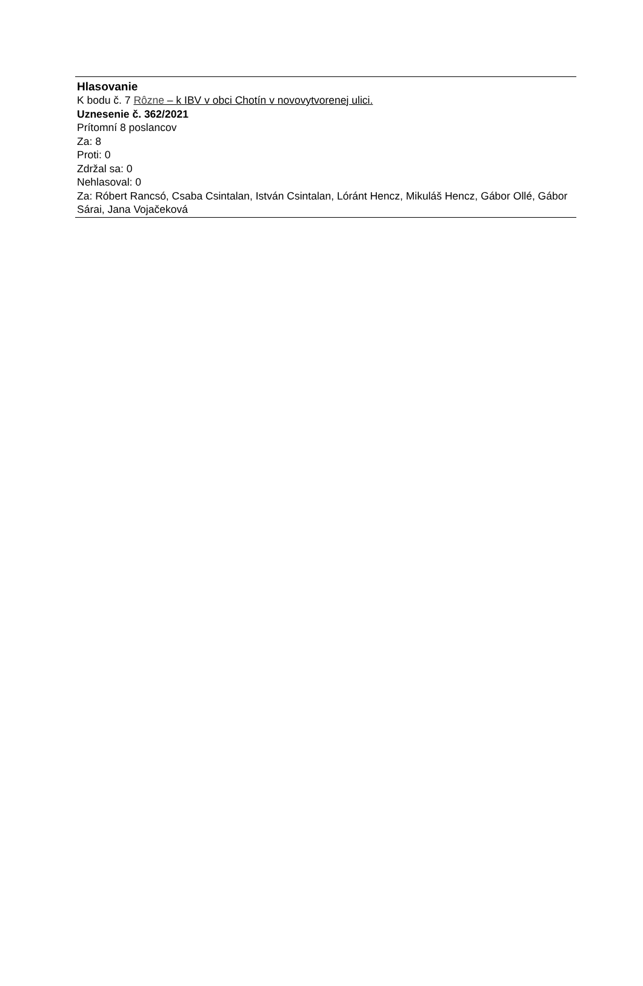Hlasovanie
K bodu č. 7 Rôzne – k IBV v obci Chotín v novovytvorenej ulici.
Uznesenie č. 362/2021
Prítomní 8 poslancov
Za: 8
Proti: 0
Zdržal sa: 0
Nehlasoval: 0
Za: Róbert Rancsó, Csaba Csintalan, István Csintalan, Lóránt Hencz, Mikuláš Hencz, Gábor Ollé, Gábor Sárai, Jana Vojačeková